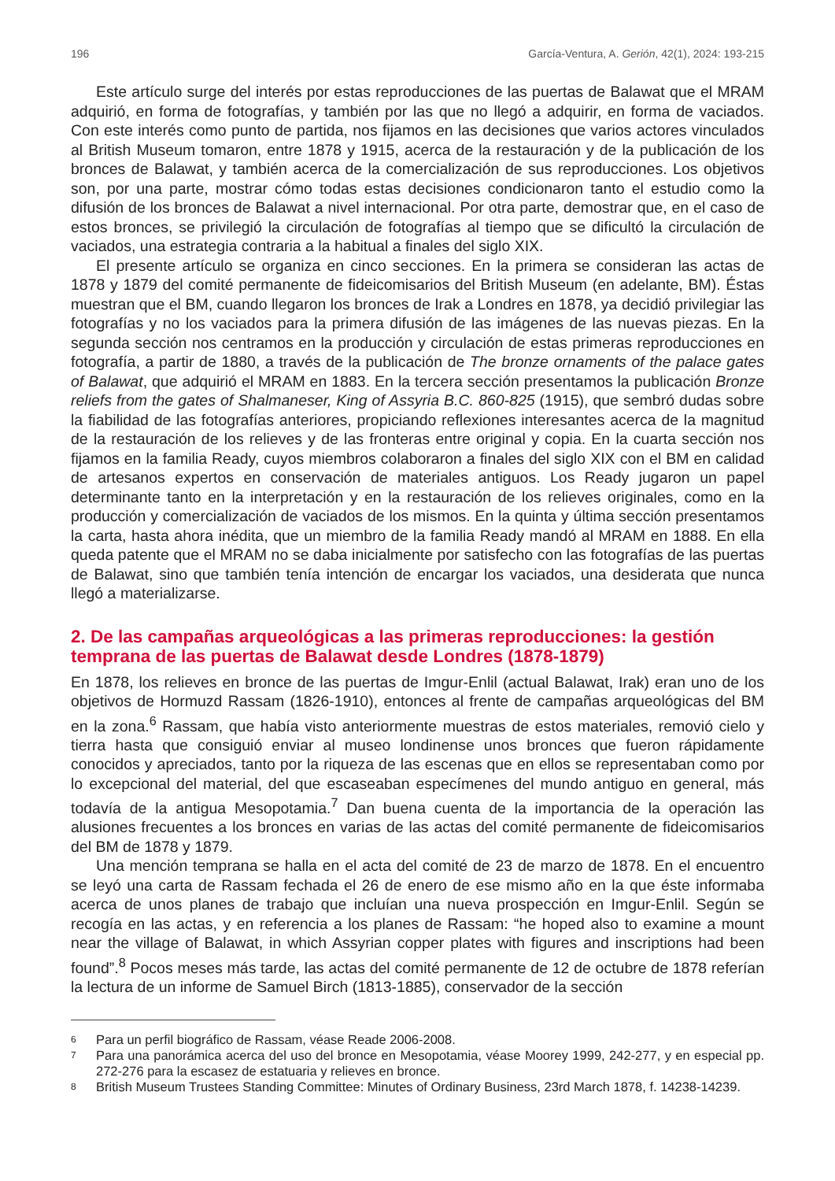196 García-Ventura, A. Gerión, 42(1), 2024: 193-215
Este artículo surge del interés por estas reproducciones de las puertas de Balawat que el MRAM adquirió, en forma de fotografías, y también por las que no llegó a adquirir, en forma de vaciados. Con este interés como punto de partida, nos fijamos en las decisiones que varios actores vinculados al British Museum tomaron, entre 1878 y 1915, acerca de la restauración y de la publicación de los bronces de Balawat, y también acerca de la comercialización de sus reproducciones. Los objetivos son, por una parte, mostrar cómo todas estas decisiones condicionaron tanto el estudio como la difusión de los bronces de Balawat a nivel internacional. Por otra parte, demostrar que, en el caso de estos bronces, se privilegió la circulación de fotografías al tiempo que se dificultó la circulación de vaciados, una estrategia contraria a la habitual a finales del siglo XIX.
El presente artículo se organiza en cinco secciones. En la primera se consideran las actas de 1878 y 1879 del comité permanente de fideicomisarios del British Museum (en adelante, BM). Éstas muestran que el BM, cuando llegaron los bronces de Irak a Londres en 1878, ya decidió privilegiar las fotografías y no los vaciados para la primera difusión de las imágenes de las nuevas piezas. En la segunda sección nos centramos en la producción y circulación de estas primeras reproducciones en fotografía, a partir de 1880, a través de la publicación de The bronze ornaments of the palace gates of Balawat, que adquirió el MRAM en 1883. En la tercera sección presentamos la publicación Bronze reliefs from the gates of Shalmaneser, King of Assyria B.C. 860-825 (1915), que sembró dudas sobre la fiabilidad de las fotografías anteriores, propiciando reflexiones interesantes acerca de la magnitud de la restauración de los relieves y de las fronteras entre original y copia. En la cuarta sección nos fijamos en la familia Ready, cuyos miembros colaboraron a finales del siglo XIX con el BM en calidad de artesanos expertos en conservación de materiales antiguos. Los Ready jugaron un papel determinante tanto en la interpretación y en la restauración de los relieves originales, como en la producción y comercialización de vaciados de los mismos. En la quinta y última sección presentamos la carta, hasta ahora inédita, que un miembro de la familia Ready mandó al MRAM en 1888. En ella queda patente que el MRAM no se daba inicialmente por satisfecho con las fotografías de las puertas de Balawat, sino que también tenía intención de encargar los vaciados, una desiderata que nunca llegó a materializarse.
2. De las campañas arqueológicas a las primeras reproducciones: la gestión temprana de las puertas de Balawat desde Londres (1878-1879)
En 1878, los relieves en bronce de las puertas de Imgur-Enlil (actual Balawat, Irak) eran uno de los objetivos de Hormuzd Rassam (1826-1910), entonces al frente de campañas arqueológicas del BM en la zona.<sup>6</sup> Rassam, que había visto anteriormente muestras de estos materiales, removió cielo y tierra hasta que consiguió enviar al museo londinense unos bronces que fueron rápidamente conocidos y apreciados, tanto por la riqueza de las escenas que en ellos se representaban como por lo excepcional del material, del que escaseaban especímenes del mundo antiguo en general, más todavía de la antigua Mesopotamia.<sup>7</sup> Dan buena cuenta de la importancia de la operación las alusiones frecuentes a los bronces en varias de las actas del comité permanente de fideicomisarios del BM de 1878 y 1879.
Una mención temprana se halla en el acta del comité de 23 de marzo de 1878. En el encuentro se leyó una carta de Rassam fechada el 26 de enero de ese mismo año en la que éste informaba acerca de unos planes de trabajo que incluían una nueva prospección en Imgur-Enlil. Según se recogía en las actas, y en referencia a los planes de Rassam: “he hoped also to examine a mount near the village of Balawat, in which Assyrian copper plates with figures and inscriptions had been found”.<sup>8</sup> Pocos meses más tarde, las actas del comité permanente de 12 de octubre de 1878 referían la lectura de un informe de Samuel Birch (1813-1885), conservador de la sección
6
Para un perfil biográfico de Rassam, véase Reade 2006-2008.
7
Para una panorámica acerca del uso del bronce en Mesopotamia, véase Moorey 1999, 242-277, y en especial pp. 272-276 para la escasez de estatuaria y relieves en bronce.
8
British Museum Trustees Standing Committee: Minutes of Ordinary Business, 23rd March 1878, f. 14238-14239.